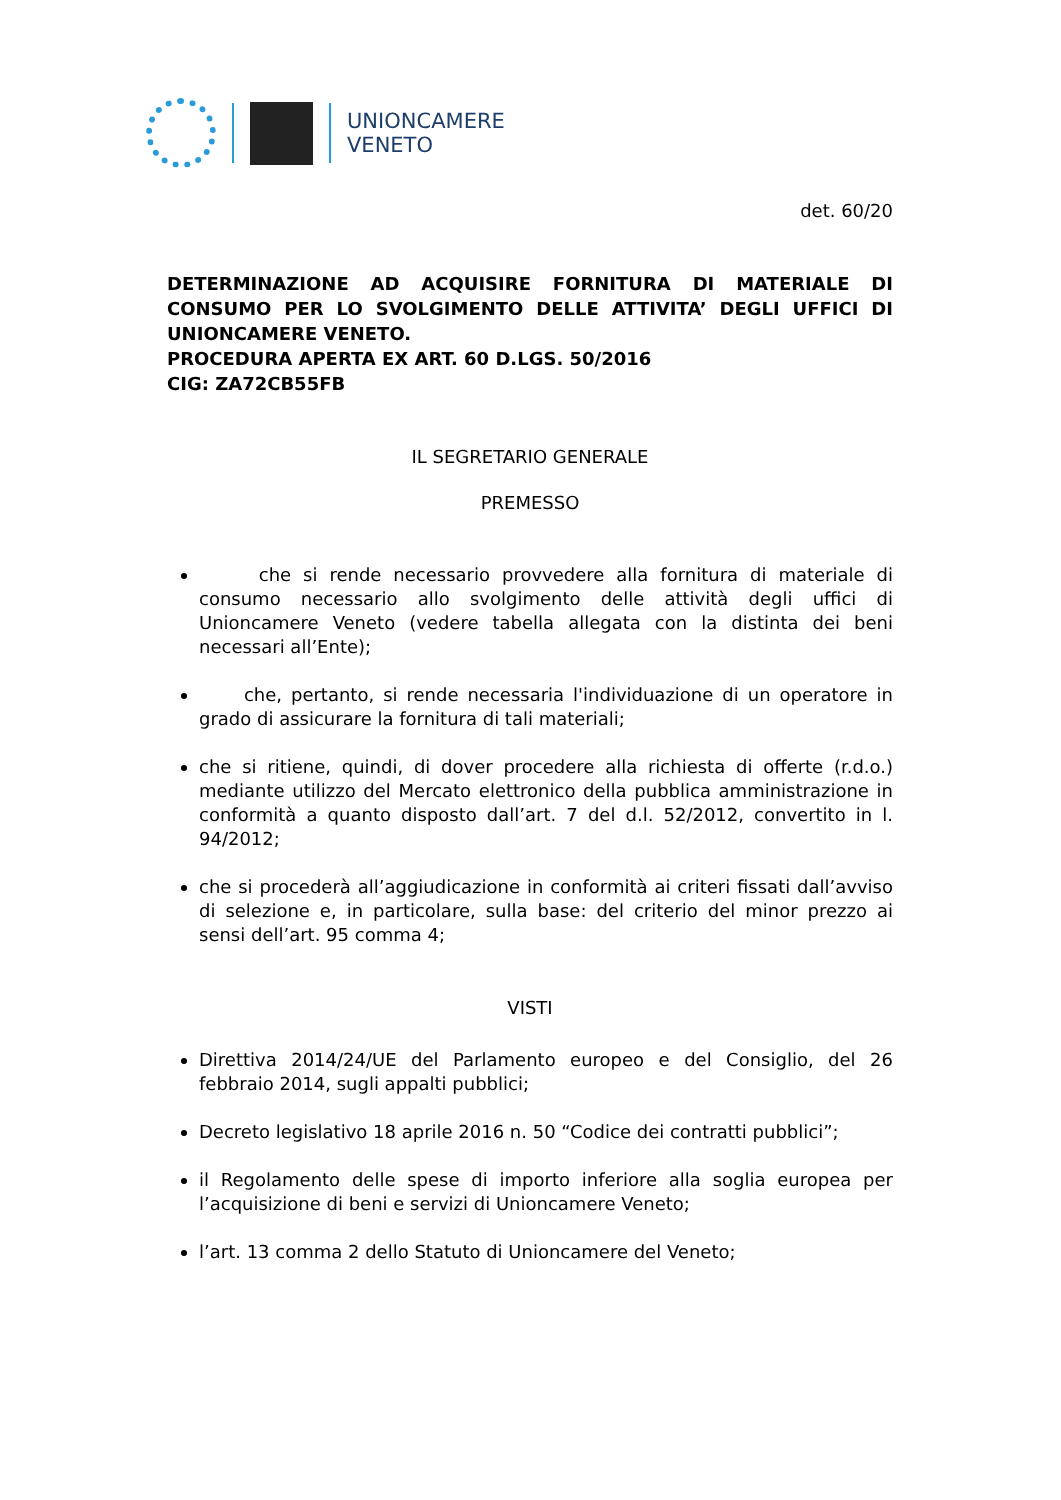UNIONCAMERE
VENETO
det. 60/20
DETERMINAZIONE AD ACQUISIRE FORNITURA DI MATERIALE DI CONSUMO PER LO SVOLGIMENTO DELLE ATTIVITA’ DEGLI UFFICI DI UNIONCAMERE VENETO.
PROCEDURA APERTA EX ART. 60 D.LGS. 50/2016
CIG: ZA72CB55FB
IL SEGRETARIO GENERALE
PREMESSO
che si rende necessario provvedere alla fornitura di materiale di consumo necessario allo svolgimento delle attività degli uffici di Unioncamere Veneto (vedere tabella allegata con la distinta dei beni necessari all’Ente);
che, pertanto, si rende necessaria l'individuazione di un operatore in grado di assicurare la fornitura di tali materiali;
che si ritiene, quindi, di dover procedere alla richiesta di offerte (r.d.o.) mediante utilizzo del Mercato elettronico della pubblica amministrazione in conformità a quanto disposto dall’art. 7 del d.l. 52/2012, convertito in l. 94/2012;
che si procederà all’aggiudicazione in conformità ai criteri fissati dall’avviso di selezione e, in particolare, sulla base: del criterio del minor prezzo ai sensi dell’art. 95 comma 4;
VISTI
Direttiva 2014/24/UE del Parlamento europeo e del Consiglio, del 26 febbraio 2014, sugli appalti pubblici;
Decreto legislativo 18 aprile 2016 n. 50 “Codice dei contratti pubblici”;
il Regolamento delle spese di importo inferiore alla soglia europea per l’acquisizione di beni e servizi di Unioncamere Veneto;
l’art. 13 comma 2 dello Statuto di Unioncamere del Veneto;